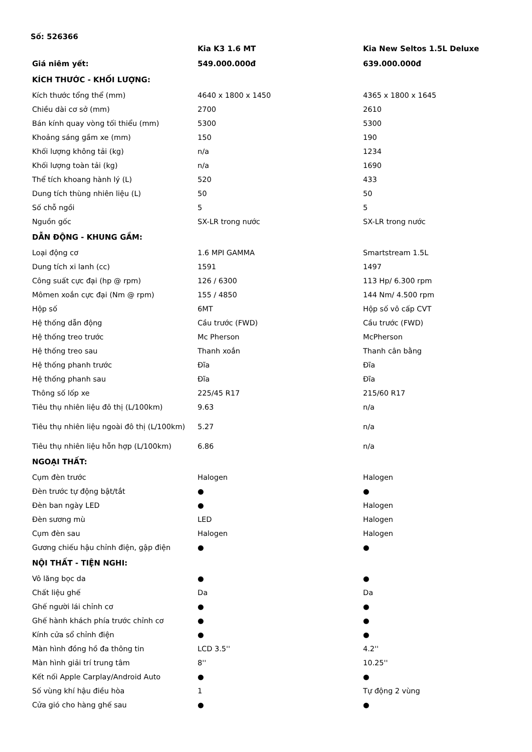Số: 526366
| | Kia K3 1.6 MT | Kia New Seltos 1.5L Deluxe |
| --- | --- | --- |
| Giá niêm yết: | 549.000.000đ | 639.000.000đ |
| KÍCH THƯỚC - KHỐI LƯỢNG: | | |
| Kích thước tổng thể (mm) | 4640 x 1800 x 1450 | 4365 x 1800 x 1645 |
| Chiều dài cơ sở (mm) | 2700 | 2610 |
| Bán kính quay vòng tối thiểu (mm) | 5300 | 5300 |
| Khoảng sáng gầm xe (mm) | 150 | 190 |
| Khối lượng không tải (kg) | n/a | 1234 |
| Khối lượng toàn tải (kg) | n/a | 1690 |
| Thể tích khoang hành lý (L) | 520 | 433 |
| Dung tích thùng nhiên liệu (L) | 50 | 50 |
| Số chỗ ngồi | 5 | 5 |
| Nguồn gốc | SX-LR trong nước | SX-LR trong nước |
| DẪN ĐỘNG - KHUNG GẦM: | | |
| Loại động cơ | 1.6 MPI GAMMA | Smartstream 1.5L |
| Dung tích xi lanh (cc) | 1591 | 1497 |
| Công suất cực đại (hp @ rpm) | 126 / 6300 | 113 Hp/ 6.300 rpm |
| Mômen xoắn cực đại (Nm @ rpm) | 155 / 4850 | 144 Nm/ 4.500 rpm |
| Hộp số | 6MT | Hộp số vô cấp CVT |
| Hệ thống dẫn động | Cầu trước (FWD) | Cầu trước (FWD) |
| Hệ thống treo trước | Mc Pherson | McPherson |
| Hệ thống treo sau | Thanh xoắn | Thanh cân bằng |
| Hệ thống phanh trước | Đĩa | Đĩa |
| Hệ thống phanh sau | Đĩa | Đĩa |
| Thông số lốp xe | 225/45 R17 | 215/60 R17 |
| Tiêu thụ nhiên liệu đô thị (L/100km) | 9.63 | n/a |
| Tiêu thụ nhiên liệu ngoài đô thị (L/100km) | 5.27 | n/a |
| Tiêu thụ nhiên liệu hỗn hợp (L/100km) | 6.86 | n/a |
| NGOẠI THẤT: | | |
| Cụm đèn trước | Halogen | Halogen |
| Đèn trước tự động bật/tắt | ● | ● |
| Đèn ban ngày LED | ● | Halogen |
| Đèn sương mù | LED | Halogen |
| Cụm đèn sau | Halogen | Halogen |
| Gương chiếu hậu chỉnh điện, gập điện | ● | ● |
| NỘI THẤT - TIỆN NGHI: | | |
| Vô lăng bọc da | ● | ● |
| Chất liệu ghế | Da | Da |
| Ghế người lái chỉnh cơ | ● | ● |
| Ghế hành khách phía trước chỉnh cơ | ● | ● |
| Kính cửa sổ chỉnh điện | ● | ● |
| Màn hình đồng hồ đa thông tin | LCD 3.5'' | 4.2'' |
| Màn hình giải trí trung tâm | 8'' | 10.25'' |
| Kết nối Apple Carplay/Android Auto | ● | ● |
| Số vùng khí hậu điều hòa | 1 | Tự động 2 vùng |
| Cửa gió cho hàng ghế sau | ● | ● |